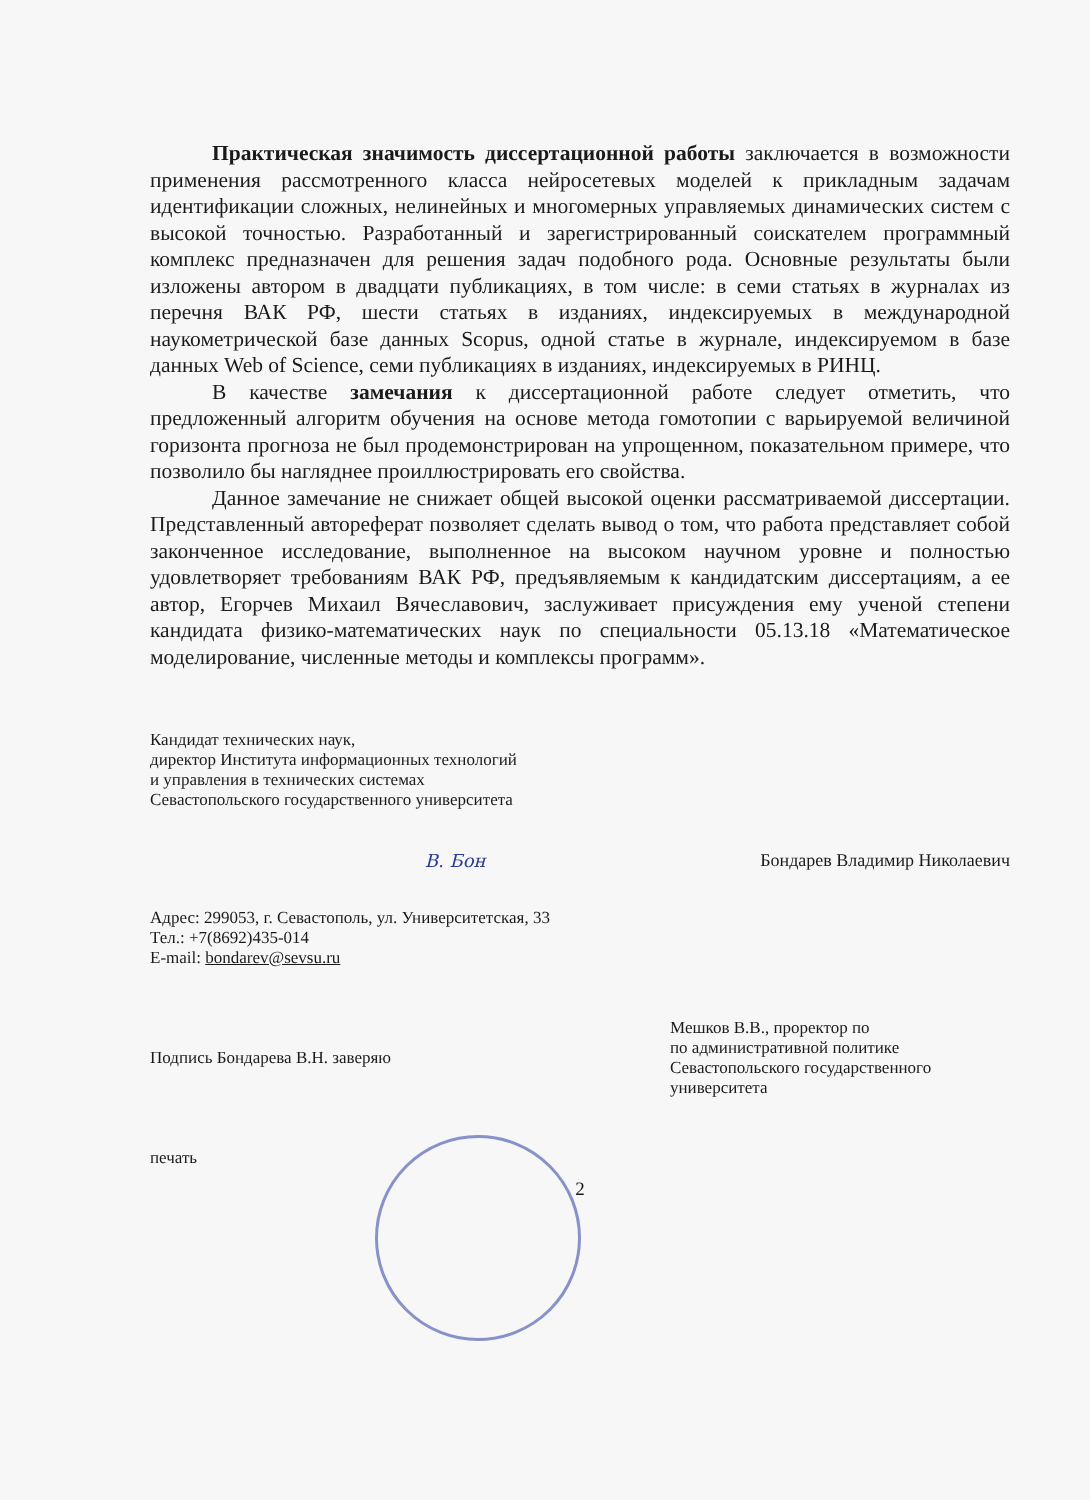Практическая значимость диссертационной работы заключается в возможности применения рассмотренного класса нейросетевых моделей к прикладным задачам идентификации сложных, нелинейных и многомерных управляемых динамических систем с высокой точностью. Разработанный и зарегистрированный соискателем программный комплекс предназначен для решения задач подобного рода. Основные результаты были изложены автором в двадцати публикациях, в том числе: в семи статьях в журналах из перечня ВАК РФ, шести статьях в изданиях, индексируемых в международной наукометрической базе данных Scopus, одной статье в журнале, индексируемом в базе данных Web of Science, семи публикациях в изданиях, индексируемых в РИНЦ.
В качестве замечания к диссертационной работе следует отметить, что предложенный алгоритм обучения на основе метода гомотопии с варьируемой величиной горизонта прогноза не был продемонстрирован на упрощенном, показательном примере, что позволило бы нагляднее проиллюстрировать его свойства.
Данное замечание не снижает общей высокой оценки рассматриваемой диссертации. Представленный автореферат позволяет сделать вывод о том, что работа представляет собой законченное исследование, выполненное на высоком научном уровне и полностью удовлетворяет требованиям ВАК РФ, предъявляемым к кандидатским диссертациям, а ее автор, Егорчев Михаил Вячеславович, заслуживает присуждения ему ученой степени кандидата физико-математических наук по специальности 05.13.18 «Математическое моделирование, численные методы и комплексы программ».
Кандидат технических наук,
директор Института информационных технологий
и управления в технических системах
Севастопольского государственного университета
В. Бон Бондарев Владимир Николаевич
Адрес: 299053, г. Севастополь, ул. Университетская, 33
Тел.: +7(8692)435-014
E-mail: bondarev@sevsu.ru
Подпись Бондарева В.Н. заверяю
печать
Мешков В.В., проректор по
по административной политике
Севастопольского государственного
университета
2